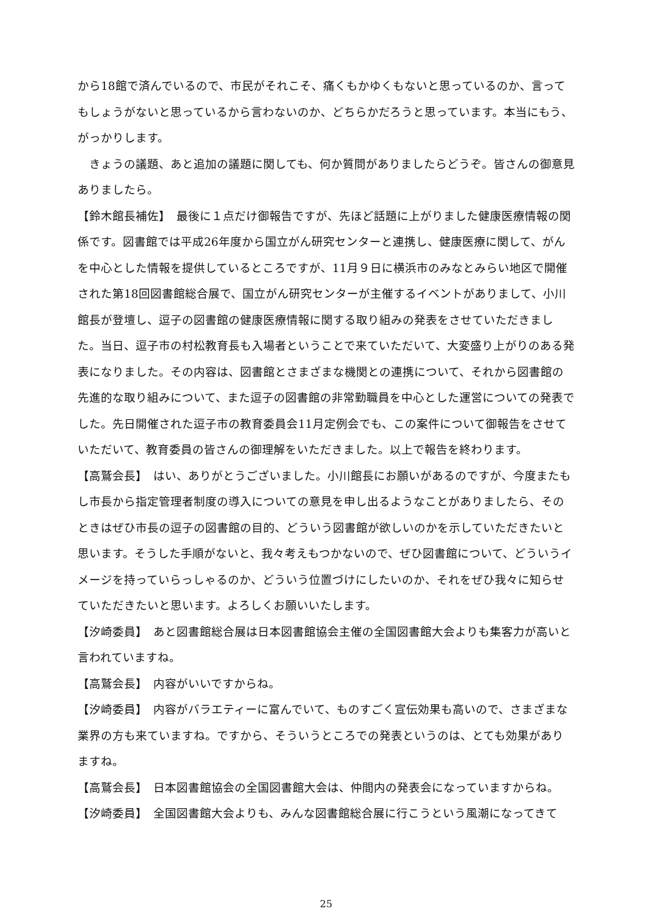から18館で済んでいるので、市民がそれこそ、痛くもかゆくもないと思っているのか、言ってもしょうがないと思っているから言わないのか、どちらかだろうと思っています。本当にもう、がっかりします。
　きょうの議題、あと追加の議題に関しても、何か質問がありましたらどうぞ。皆さんの御意見ありましたら。
【鈴木館長補佐】　最後に１点だけ御報告ですが、先ほど話題に上がりました健康医療情報の関係です。図書館では平成26年度から国立がん研究センターと連携し、健康医療に関して、がんを中心とした情報を提供しているところですが、11月９日に横浜市のみなとみらい地区で開催された第18回図書館総合展で、国立がん研究センターが主催するイベントがありまして、小川館長が登壇し、逗子の図書館の健康医療情報に関する取り組みの発表をさせていただきました。当日、逗子市の村松教育長も入場者ということで来ていただいて、大変盛り上がりのある発表になりました。その内容は、図書館とさまざまな機関との連携について、それから図書館の先進的な取り組みについて、また逗子の図書館の非常勤職員を中心とした運営についての発表でした。先日開催された逗子市の教育委員会11月定例会でも、この案件について御報告をさせていただいて、教育委員の皆さんの御理解をいただきました。以上で報告を終わります。
【高鷲会長】　はい、ありがとうございました。小川館長にお願いがあるのですが、今度またもし市長から指定管理者制度の導入についての意見を申し出るようなことがありましたら、そのときはぜひ市長の逗子の図書館の目的、どういう図書館が欲しいのかを示していただきたいと思います。そうした手順がないと、我々考えもつかないので、ぜひ図書館について、どういうイメージを持っていらっしゃるのか、どういう位置づけにしたいのか、それをぜひ我々に知らせていただきたいと思います。よろしくお願いいたします。
【汐崎委員】　あと図書館総合展は日本図書館協会主催の全国図書館大会よりも集客力が高いと言われていますね。
【高鷲会長】　内容がいいですからね。
【汐崎委員】　内容がバラエティーに富んでいて、ものすごく宣伝効果も高いので、さまざまな業界の方も来ていますね。ですから、そういうところでの発表というのは、とても効果がありますね。
【高鷲会長】　日本図書館協会の全国図書館大会は、仲間内の発表会になっていますからね。
【汐崎委員】　全国図書館大会よりも、みんな図書館総合展に行こうという風潮になってきて
25